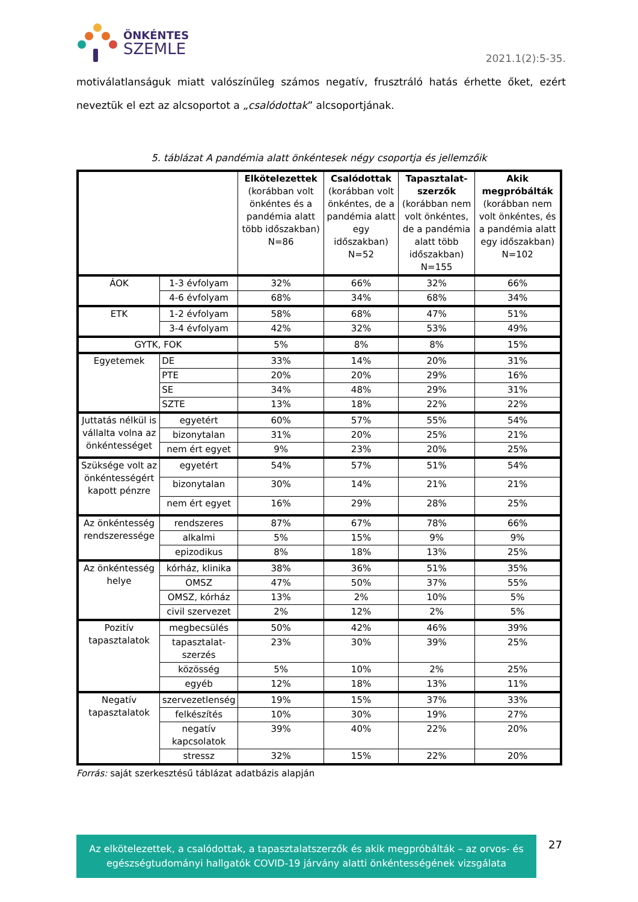ÖNKÉNTES
SZEMLE
2021.1(2):5-35.
motiválatlanságuk miatt valószínűleg számos negatív, frusztráló hatás érhette őket, ezért neveztük el ezt az alcsoportot a „csalódottak” alcsoportjának.
5. táblázat A pandémia alatt önkéntesek négy csoportja és jellemzőik
| | | Elkötelezettek (korábban volt önkéntes és a pandémia alatt több időszakban) N=86 | Csalódottak (korábban volt önkéntes, de a pandémia alatt egy időszakban) N=52 | Tapasztalat-szerzők (korábban nem volt önkéntes, de a pandémia alatt több időszakban) N=155 | Akik megpróbálták (korábban nem volt önkéntes, és a pandémia alatt egy időszakban) N=102 |
| --- | --- | --- | --- | --- | --- |
| ÁOK | 1-3 évfolyam | 32% | 66% | 32% | 66% |
| | 4-6 évfolyam | 68% | 34% | 68% | 34% |
| ETK | 1-2 évfolyam | 58% | 68% | 47% | 51% |
| | 3-4 évfolyam | 42% | 32% | 53% | 49% |
| GYTK, FOK | | 5% | 8% | 8% | 15% |
| Egyetemek | DE | 33% | 14% | 20% | 31% |
| | PTE | 20% | 20% | 29% | 16% |
| | SE | 34% | 48% | 29% | 31% |
| | SZTE | 13% | 18% | 22% | 22% |
| Juttatás nélkül is vállalta volna az önkéntességet | egyetért | 60% | 57% | 55% | 54% |
| | bizonytalan | 31% | 20% | 25% | 21% |
| | nem ért egyet | 9% | 23% | 20% | 25% |
| Szüksége volt az önkéntességért kapott pénzre | egyetért | 54% | 57% | 51% | 54% |
| | bizonytalan | 30% | 14% | 21% | 21% |
| | nem ért egyet | 16% | 29% | 28% | 25% |
| Az önkéntesség rendszeressége | rendszeres | 87% | 67% | 78% | 66% |
| | alkalmi | 5% | 15% | 9% | 9% |
| | epizodikus | 8% | 18% | 13% | 25% |
| Az önkéntesség helye | kórház, klinika | 38% | 36% | 51% | 35% |
| | OMSZ | 47% | 50% | 37% | 55% |
| | OMSZ, kórház | 13% | 2% | 10% | 5% |
| | civil szervezet | 2% | 12% | 2% | 5% |
| Pozitív tapasztalatok | megbecsülés | 50% | 42% | 46% | 39% |
| | tapasztalat-szerzés | 23% | 30% | 39% | 25% |
| | közösség | 5% | 10% | 2% | 25% |
| | egyéb | 12% | 18% | 13% | 11% |
| Negatív tapasztalatok | szervezetlenség | 19% | 15% | 37% | 33% |
| | felkészítés | 10% | 30% | 19% | 27% |
| | negatív kapcsolatok | 39% | 40% | 22% | 20% |
| | stressz | 32% | 15% | 22% | 20% |
Forrás: saját szerkesztésű táblázat adatbázis alapján
Az elkötelezettek, a csalódottak, a tapasztalatszerzők és akik megpróbálták – az orvos- és egészségtudományi hallgatók COVID-19 járvány alatti önkéntességének vizsgálata
27